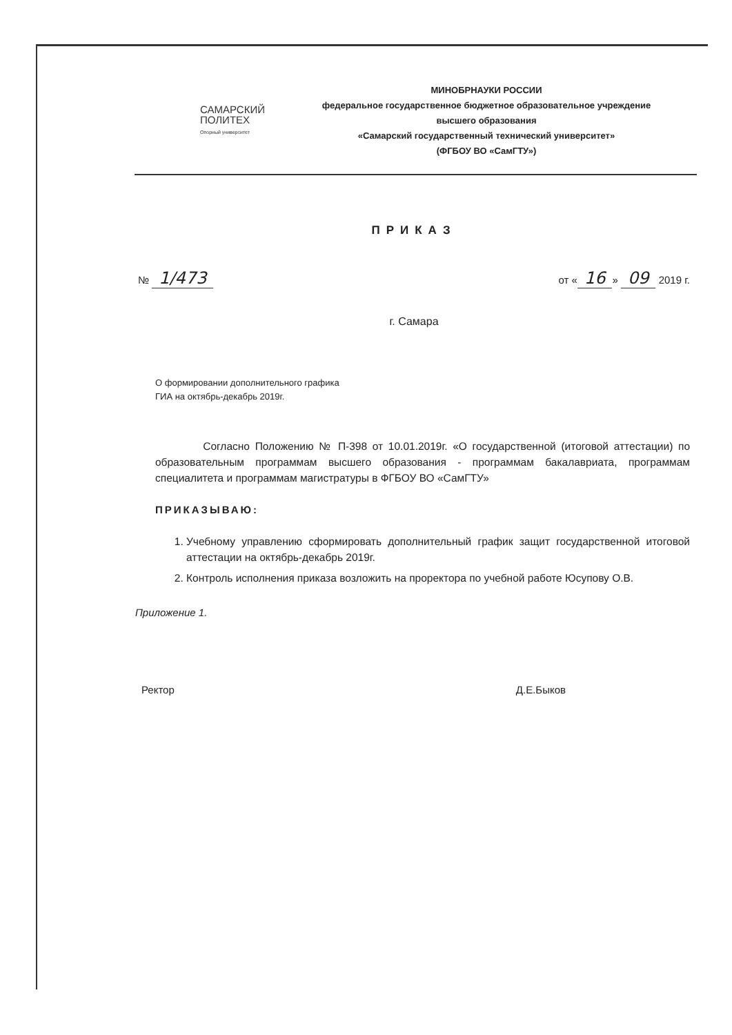САМАРСКИЙ
ПОЛИТЕХ
Опорный университет
МИНОБРНАУКИ РОССИИ
федеральное государственное бюджетное образовательное учреждение
высшего образования
«Самарский государственный технический университет»
(ФГБОУ ВО «СамГТУ»)
ПРИКАЗ
№ 1/473 от « 16 » 09 2019 г.
г. Самара
О формировании дополнительного графика ГИА на октябрь-декабрь 2019г.
Согласно Положению № П-398 от 10.01.2019г. «О государственной (итоговой аттестации) по образовательным программам высшего образования - программам бакалавриата, программам специалитета и программам магистратуры в ФГБОУ ВО «СамГТУ»
ПРИКАЗЫВАЮ:
1. Учебному управлению сформировать дополнительный график защит государственной итоговой аттестации на октябрь-декабрь 2019г.
2. Контроль исполнения приказа возложить на проректора по учебной работе Юсупову О.В.
Приложение 1.
Ректор Д.Е.Быков